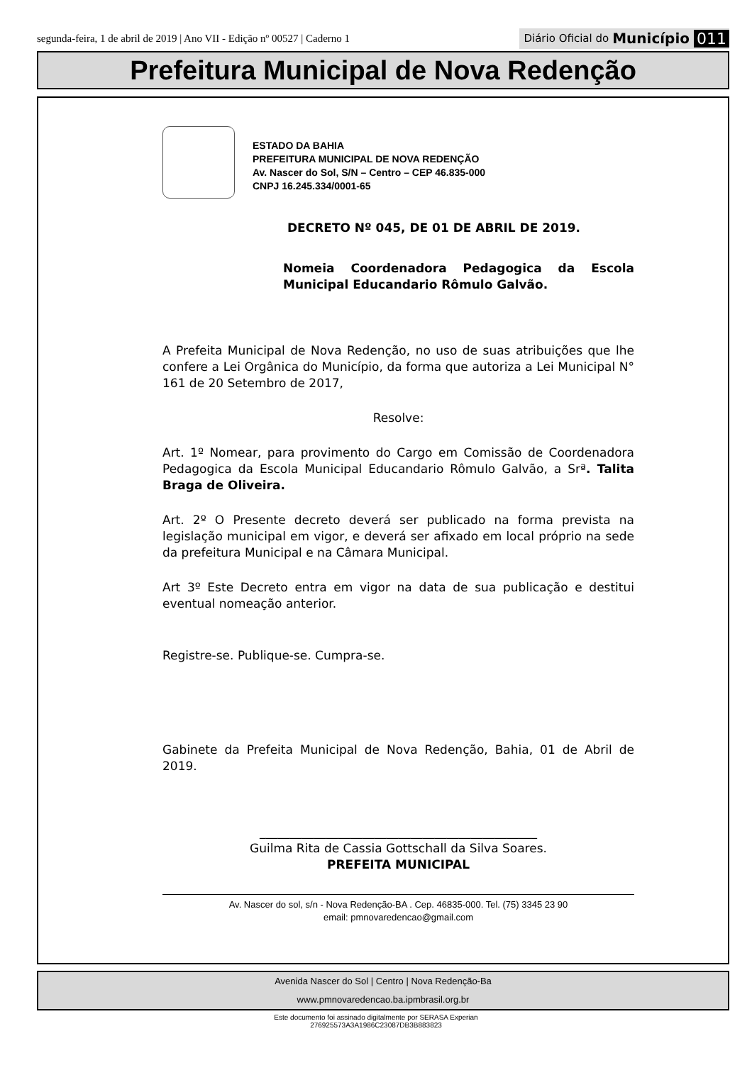segunda-feira, 1 de abril de 2019 | Ano VII - Edição nº 00527 | Caderno 1 Diário Oficial do Município 011
Prefeitura Municipal de Nova Redenção
ESTADO DA BAHIA
PREFEITURA MUNICIPAL DE NOVA REDENÇÃO
Av. Nascer do Sol, S/N – Centro – CEP 46.835-000
CNPJ 16.245.334/0001-65
DECRETO Nº 045, DE 01 DE ABRIL DE 2019.
Nomeia Coordenadora Pedagogica da Escola Municipal Educandario Rômulo Galvão.
A Prefeita Municipal de Nova Redenção, no uso de suas atribuições que lhe confere a Lei Orgânica do Município, da forma que autoriza a Lei Municipal N° 161 de 20 Setembro de 2017,
Resolve:
Art. 1º Nomear, para provimento do Cargo em Comissão de Coordenadora Pedagogica da Escola Municipal Educandario Rômulo Galvão, a Srª. Talita Braga de Oliveira.
Art. 2º O Presente decreto deverá ser publicado na forma prevista na legislação municipal em vigor, e deverá ser afixado em local próprio na sede da prefeitura Municipal e na Câmara Municipal.
Art 3º Este Decreto entra em vigor na data de sua publicação e destitui eventual nomeação anterior.
Registre-se. Publique-se. Cumpra-se.
Gabinete da Prefeita Municipal de Nova Redenção, Bahia, 01 de Abril de 2019.
______________________________________________
Guilma Rita de Cassia Gottschall da Silva Soares.
PREFEITA MUNICIPAL
Av. Nascer do sol, s/n - Nova Redenção-BA . Cep. 46835-000. Tel. (75) 3345 23 90
email: pmnovaredencao@gmail.com
Avenida Nascer do Sol | Centro | Nova Redenção-Ba
www.pmnovaredencao.ba.ipmbrasil.org.br
Este documento foi assinado digitalmente por SERASA Experian
276925573A3A1986C23087DB3B883823